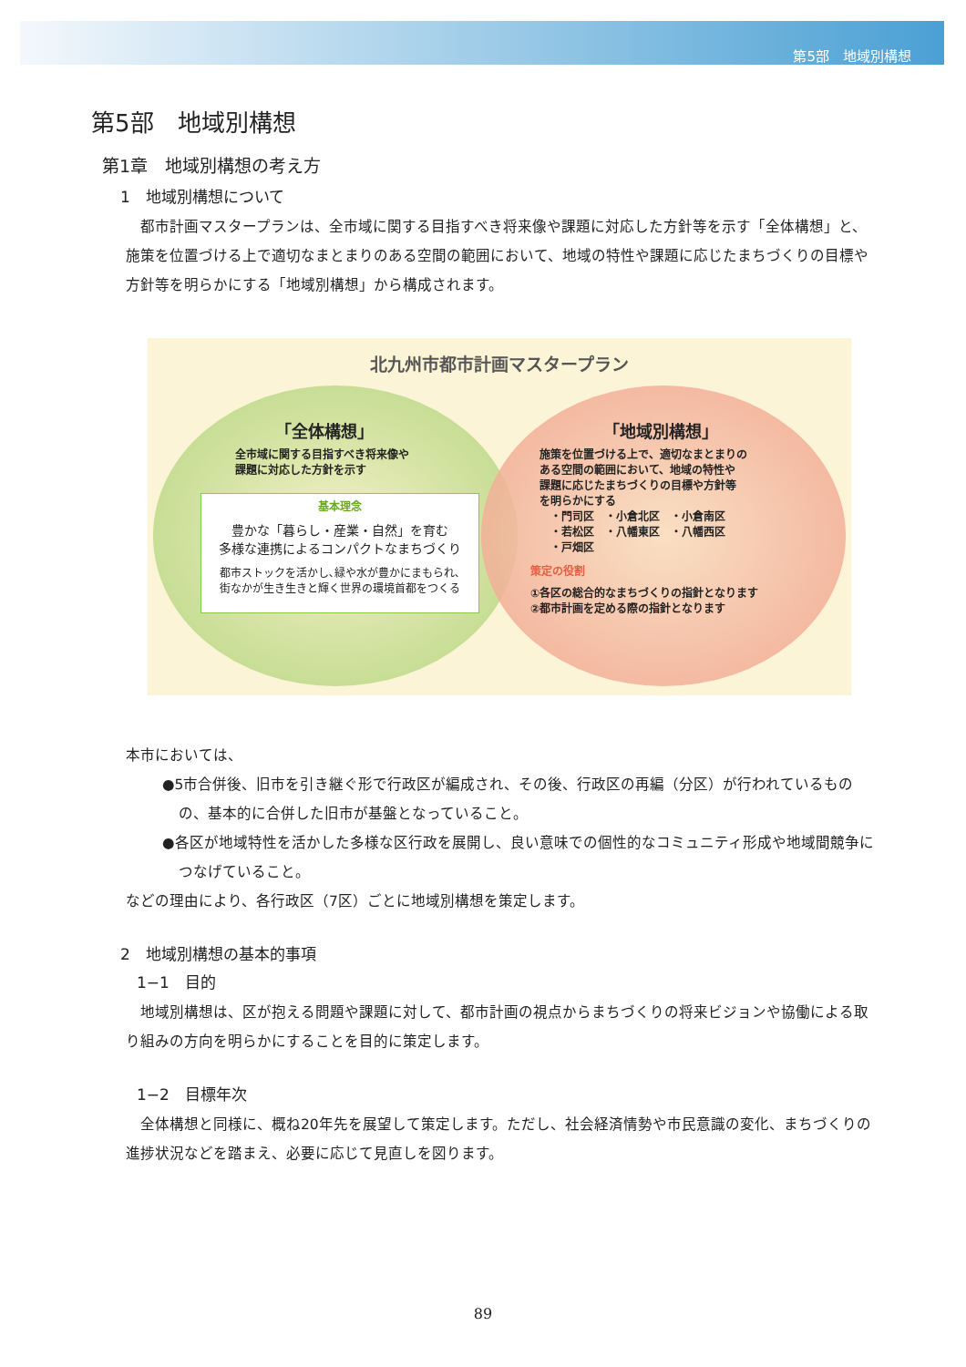第5部　地域別構想
第5部　地域別構想
第1章　地域別構想の考え方
1　地域別構想について
　都市計画マスタープランは、全市域に関する目指すべき将来像や課題に対応した方針等を示す「全体構想」と、施策を位置づける上で適切なまとまりのある空間の範囲において、地域の特性や課題に応じたまちづくりの目標や方針等を明らかにする「地域別構想」から構成されます。
北九州市都市計画マスタープラン
「全体構想」
全市域に関する目指すべき将来像や
課題に対応した方針を示す
基本理念
豊かな「暮らし・産業・自然」を育む
多様な連携によるコンパクトなまちづくり
都市ストックを活かし､緑や水が豊かにまもられ､
街なかが生き生きと輝く世界の環境首都をつくる
「地域別構想」
施策を位置づける上で、適切なまとまりの
ある空間の範囲において、地域の特性や
課題に応じたまちづくりの目標や方針等
を明らかにする
　・門司区　・小倉北区　・小倉南区
　・若松区　・八幡東区　・八幡西区
　・戸畑区
策定の役割
①各区の総合的なまちづくりの指針となります
②都市計画を定める際の指針となります
本市においては、
●5市合併後、旧市を引き継ぐ形で行政区が編成され、その後、行政区の再編（分区）が行われているものの、基本的に合併した旧市が基盤となっていること。
●各区が地域特性を活かした多様な区行政を展開し、良い意味での個性的なコミュニティ形成や地域間競争につなげていること。
などの理由により、各行政区（7区）ごとに地域別構想を策定します。
2　地域別構想の基本的事項
1−1　目的
　地域別構想は、区が抱える問題や課題に対して、都市計画の視点からまちづくりの将来ビジョンや協働による取り組みの方向を明らかにすることを目的に策定します。
1−2　目標年次
　全体構想と同様に、概ね20年先を展望して策定します。ただし、社会経済情勢や市民意識の変化、まちづくりの進捗状況などを踏まえ、必要に応じて見直しを図ります。
89